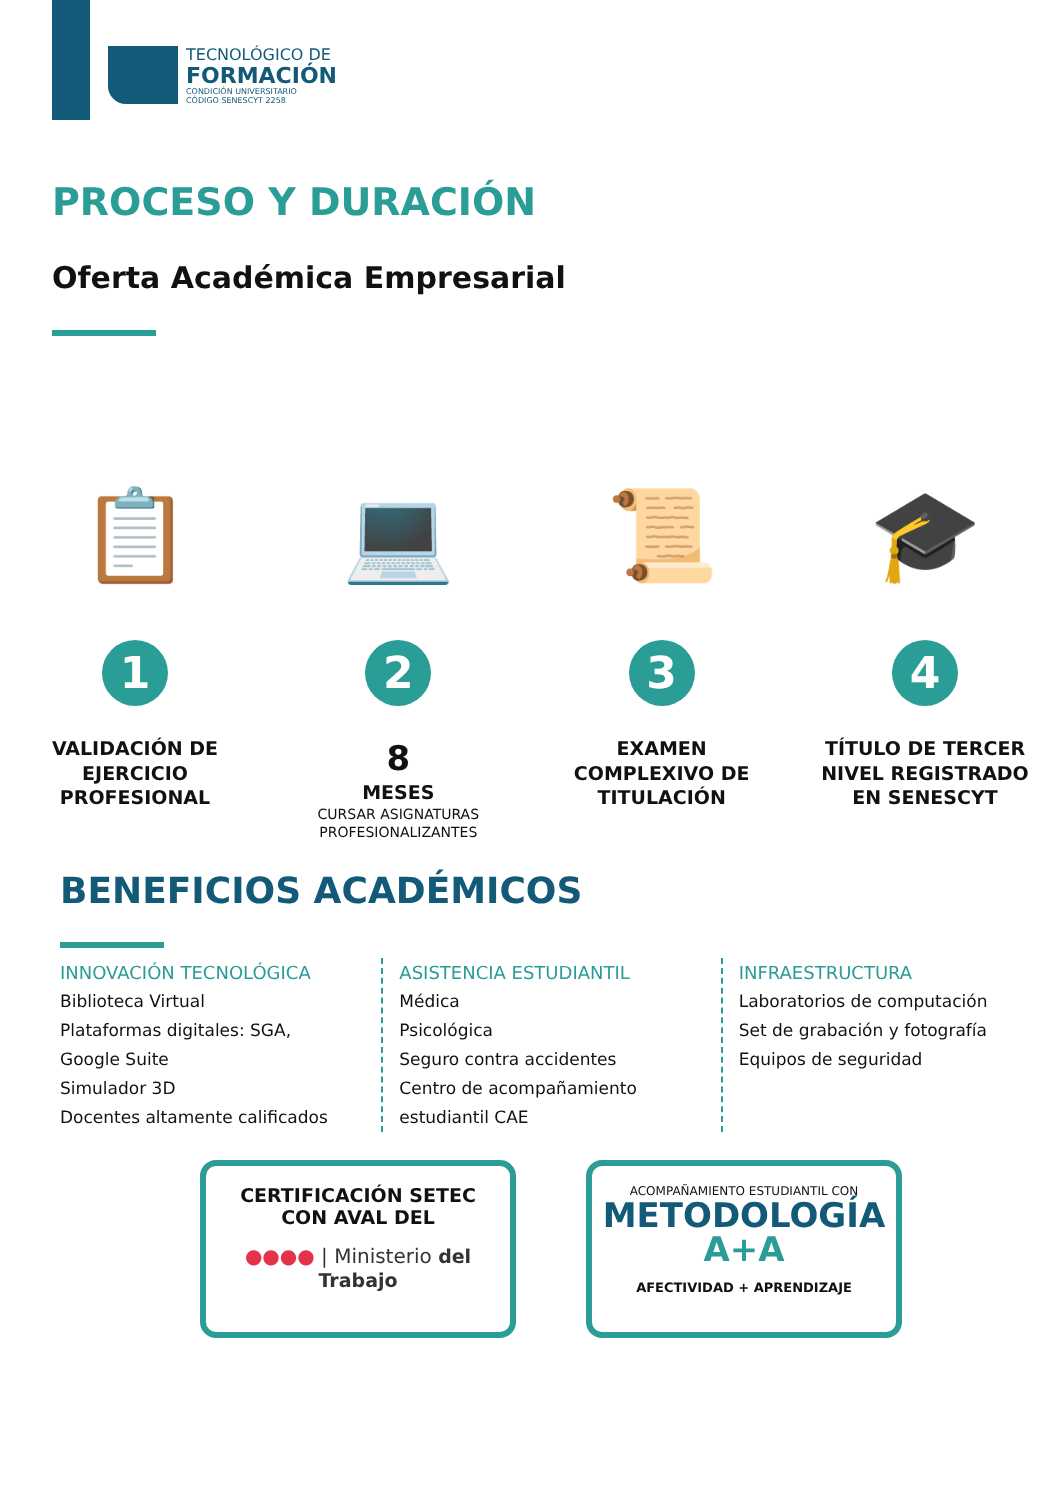TECNOLÓGICO DE
FORMACIÓN
CONDICIÓN UNIVERSITARIO
CÓDIGO SENESCYT 2258
PROCESO Y DURACIÓN
Oferta Académica Empresarial
📋
1
VALIDACIÓN DE EJERCICIO PROFESIONAL
💻
2
8
MESES
CURSAR ASIGNATURAS PROFESIONALIZANTES
📜
3
EXAMEN COMPLEXIVO DE TITULACIÓN
🎓
4
TÍTULO DE TERCER NIVEL REGISTRADO EN SENESCYT
BENEFICIOS ACADÉMICOS
INNOVACIÓN TECNOLÓGICA
Biblioteca Virtual
Plataformas digitales: SGA, Google Suite
Simulador 3D
Docentes altamente calificados
ASISTENCIA ESTUDIANTIL
Médica
Psicológica
Seguro contra accidentes
Centro de acompañamiento estudiantil CAE
INFRAESTRUCTURA
Laboratorios de computación
Set de grabación y fotografía
Equipos de seguridad
CERTIFICACIÓN SETEC
CON AVAL DEL
●●●● | Ministerio del Trabajo
ACOMPAÑAMIENTO ESTUDIANTIL CON
METODOLOGÍA
A+A
AFECTIVIDAD + APRENDIZAJE